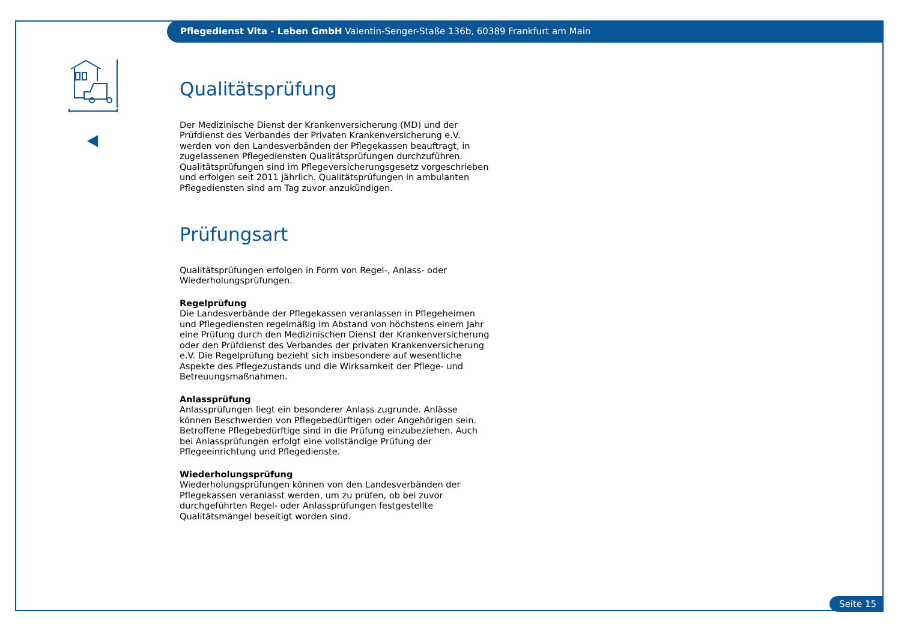Pflegedienst Vita - Leben GmbH Valentin-Senger-Staße 136b, 60389 Frankfurt am Main
Qualitätsprüfung
Der Medizinische Dienst der Krankenversicherung (MD) und der Prüfdienst des Verbandes der Privaten Krankenversicherung e.V. werden von den Landesverbänden der Pflegekassen beauftragt, in zugelassenen Pflegediensten Qualitätsprüfungen durchzuführen. Qualitätsprüfungen sind im Pflegeversicherungsgesetz vorgeschrieben und erfolgen seit 2011 jährlich. Qualitätsprüfungen in ambulanten Pflegediensten sind am Tag zuvor anzukündigen.
Prüfungsart
Qualitätsprüfungen erfolgen in Form von Regel-, Anlass- oder Wiederholungsprüfungen.
Regelprüfung
Die Landesverbände der Pflegekassen veranlassen in Pflegeheimen und Pflegediensten regelmäßig im Abstand von höchstens einem Jahr eine Prüfung durch den Medizinischen Dienst der Krankenversicherung oder den Prüfdienst des Verbandes der privaten Krankenversicherung e.V. Die Regelprüfung bezieht sich insbesondere auf wesentliche Aspekte des Pflegezustands und die Wirksamkeit der Pflege- und Betreuungsmaßnahmen.
Anlassprüfung
Anlassprüfungen liegt ein besonderer Anlass zugrunde. Anlässe können Beschwerden von Pflegebedürftigen oder Angehörigen sein. Betroffene Pflegebedürftige sind in die Prüfung einzubeziehen. Auch bei Anlassprüfungen erfolgt eine vollständige Prüfung der Pflegeeinrichtung und Pflegedienste.
Wiederholungsprüfung
Wiederholungsprüfungen können von den Landesverbänden der Pflegekassen veranlasst werden, um zu prüfen, ob bei zuvor durchgeführten Regel- oder Anlassprüfungen festgestellte Qualitätsmängel beseitigt worden sind.
Seite 15